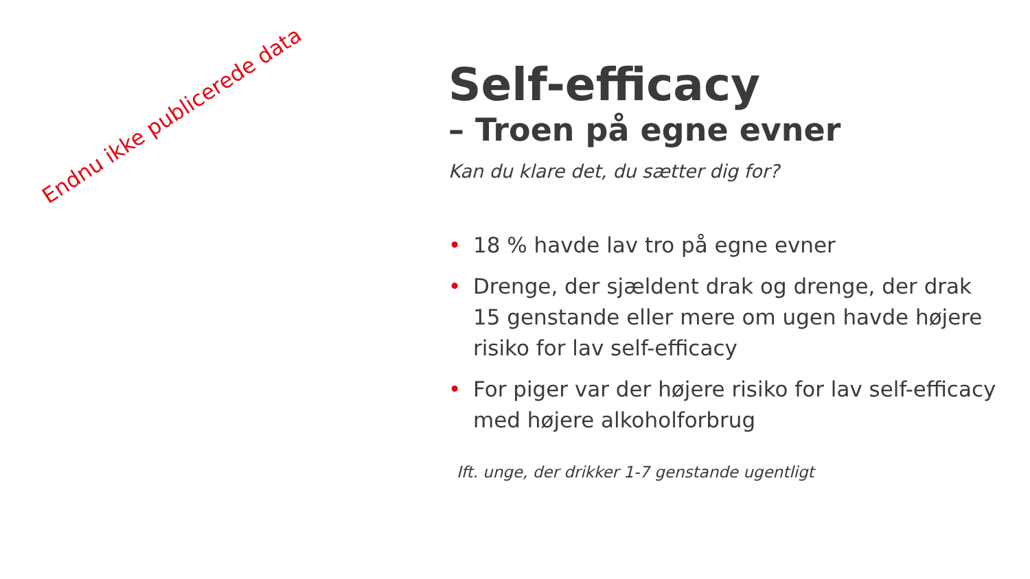Endnu ikke publicerede data
Self-efficacy
– Troen på egne evner
Kan du klare det, du sætter dig for?
• 18 % havde lav tro på egne evner
• Drenge, der sjældent drak og drenge, der drak 15 genstande eller mere om ugen havde højere risiko for lav self-efficacy
• For piger var der højere risiko for lav self-efficacy med højere alkoholforbrug
Ift. unge, der drikker 1-7 genstande ugentligt